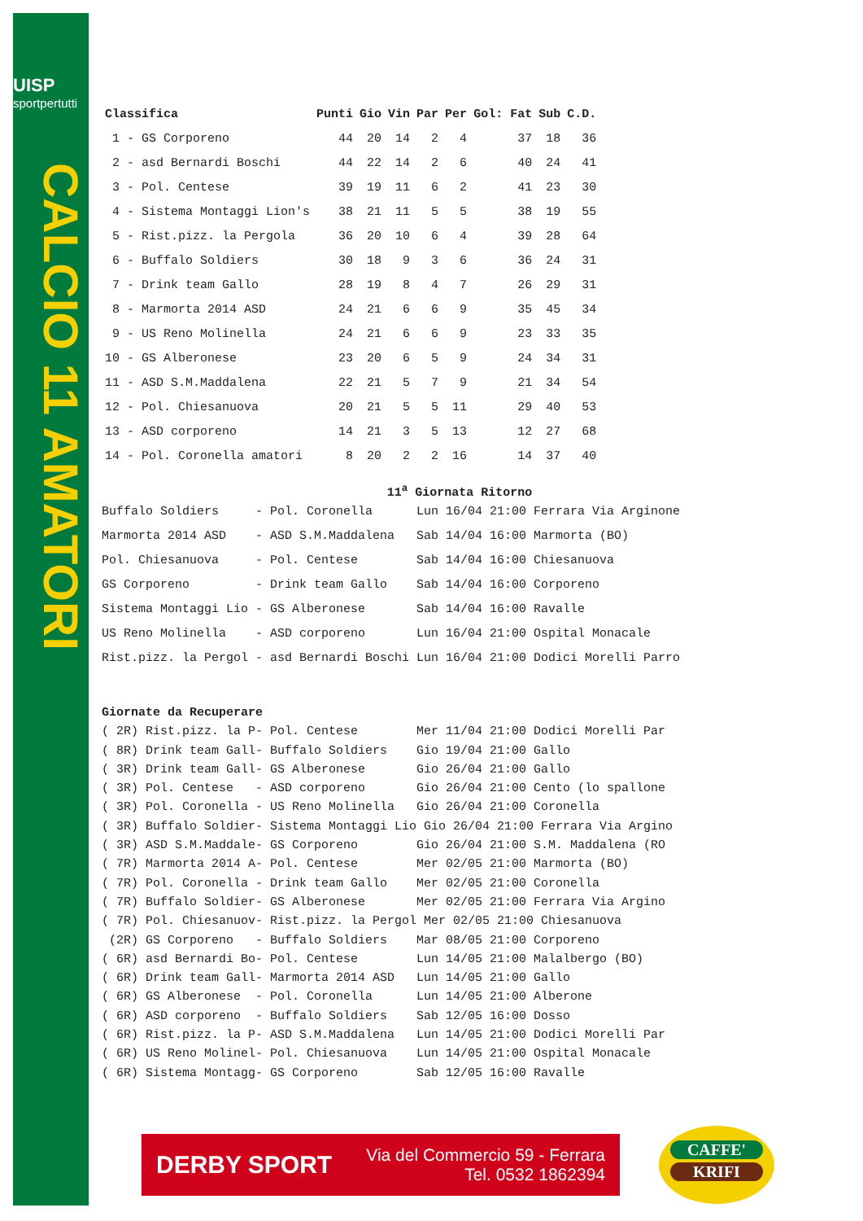UISP
sportpertutti
CALCIO 11 AMATORI
| Classifica | Punti | Gio | Vin | Par | Per | Gol: Fat | Sub | C.D. |
| --- | --- | --- | --- | --- | --- | --- | --- | --- |
| 1 - GS Corporeno | 44 | 20 | 14 | 2 | 4 | 37 | 18 | 36 |
| 2 - asd Bernardi Boschi | 44 | 22 | 14 | 2 | 6 | 40 | 24 | 41 |
| 3 - Pol. Centese | 39 | 19 | 11 | 6 | 2 | 41 | 23 | 30 |
| 4 - Sistema Montaggi Lion's | 38 | 21 | 11 | 5 | 5 | 38 | 19 | 55 |
| 5 - Rist.pizz. la Pergola | 36 | 20 | 10 | 6 | 4 | 39 | 28 | 64 |
| 6 - Buffalo Soldiers | 30 | 18 | 9 | 3 | 6 | 36 | 24 | 31 |
| 7 - Drink team Gallo | 28 | 19 | 8 | 4 | 7 | 26 | 29 | 31 |
| 8 - Marmorta 2014 ASD | 24 | 21 | 6 | 6 | 9 | 35 | 45 | 34 |
| 9 - US Reno Molinella | 24 | 21 | 6 | 6 | 9 | 23 | 33 | 35 |
| 10 - GS Alberonese | 23 | 20 | 6 | 5 | 9 | 24 | 34 | 31 |
| 11 - ASD S.M.Maddalena | 22 | 21 | 5 | 7 | 9 | 21 | 34 | 54 |
| 12 - Pol. Chiesanuova | 20 | 21 | 5 | 5 | 11 | 29 | 40 | 53 |
| 13 - ASD corporeno | 14 | 21 | 3 | 5 | 13 | 12 | 27 | 68 |
| 14 - Pol. Coronella amatori | 8 | 20 | 2 | 2 | 16 | 14 | 37 | 40 |
11<sup>a</sup> Giornata Ritorno
Buffalo Soldiers - Pol. Coronella Lun 16/04 21:00 Ferrara Via Arginone Marmorta 2014 ASD - ASD S.M.Maddalena Sab 14/04 16:00 Marmorta (BO) Pol. Chiesanuova - Pol. Centese Sab 14/04 16:00 Chiesanuova GS Corporeno - Drink team Gallo Sab 14/04 16:00 Corporeno Sistema Montaggi Lio - GS Alberonese Sab 14/04 16:00 Ravalle US Reno Molinella - ASD corporeno Lun 16/04 21:00 Ospital Monacale Rist.pizz. la Pergol - asd Bernardi Boschi Lun 16/04 21:00 Dodici Morelli Parro
Giornate da Recuperare ( 2R) Rist.pizz. la P- Pol. Centese Mer 11/04 21:00 Dodici Morelli Par ( 8R) Drink team Gall- Buffalo Soldiers Gio 19/04 21:00 Gallo ( 3R) Drink team Gall- GS Alberonese Gio 26/04 21:00 Gallo ( 3R) Pol. Centese - ASD corporeno Gio 26/04 21:00 Cento (lo spallone ( 3R) Pol. Coronella - US Reno Molinella Gio 26/04 21:00 Coronella ( 3R) Buffalo Soldier- Sistema Montaggi Lio Gio 26/04 21:00 Ferrara Via Argino ( 3R) ASD S.M.Maddale- GS Corporeno Gio 26/04 21:00 S.M. Maddalena (RO ( 7R) Marmorta 2014 A- Pol. Centese Mer 02/05 21:00 Marmorta (BO) ( 7R) Pol. Coronella - Drink team Gallo Mer 02/05 21:00 Coronella ( 7R) Buffalo Soldier- GS Alberonese Mer 02/05 21:00 Ferrara Via Argino ( 7R) Pol. Chiesanuov- Rist.pizz. la Pergol Mer 02/05 21:00 Chiesanuova (2R) GS Corporeno - Buffalo Soldiers Mar 08/05 21:00 Corporeno ( 6R) asd Bernardi Bo- Pol. Centese Lun 14/05 21:00 Malalbergo (BO) ( 6R) Drink team Gall- Marmorta 2014 ASD Lun 14/05 21:00 Gallo ( 6R) GS Alberonese - Pol. Coronella Lun 14/05 21:00 Alberone ( 6R) ASD corporeno - Buffalo Soldiers Sab 12/05 16:00 Dosso ( 6R) Rist.pizz. la P- ASD S.M.Maddalena Lun 14/05 21:00 Dodici Morelli Par ( 6R) US Reno Molinel- Pol. Chiesanuova Lun 14/05 21:00 Ospital Monacale ( 6R) Sistema Montagg- GS Corporeno Sab 12/05 16:00 Ravalle
DERBY SPORT
Via del Commercio 59 - Ferrara
Tel. 0532 1862394
CAFFE'
KRIFI